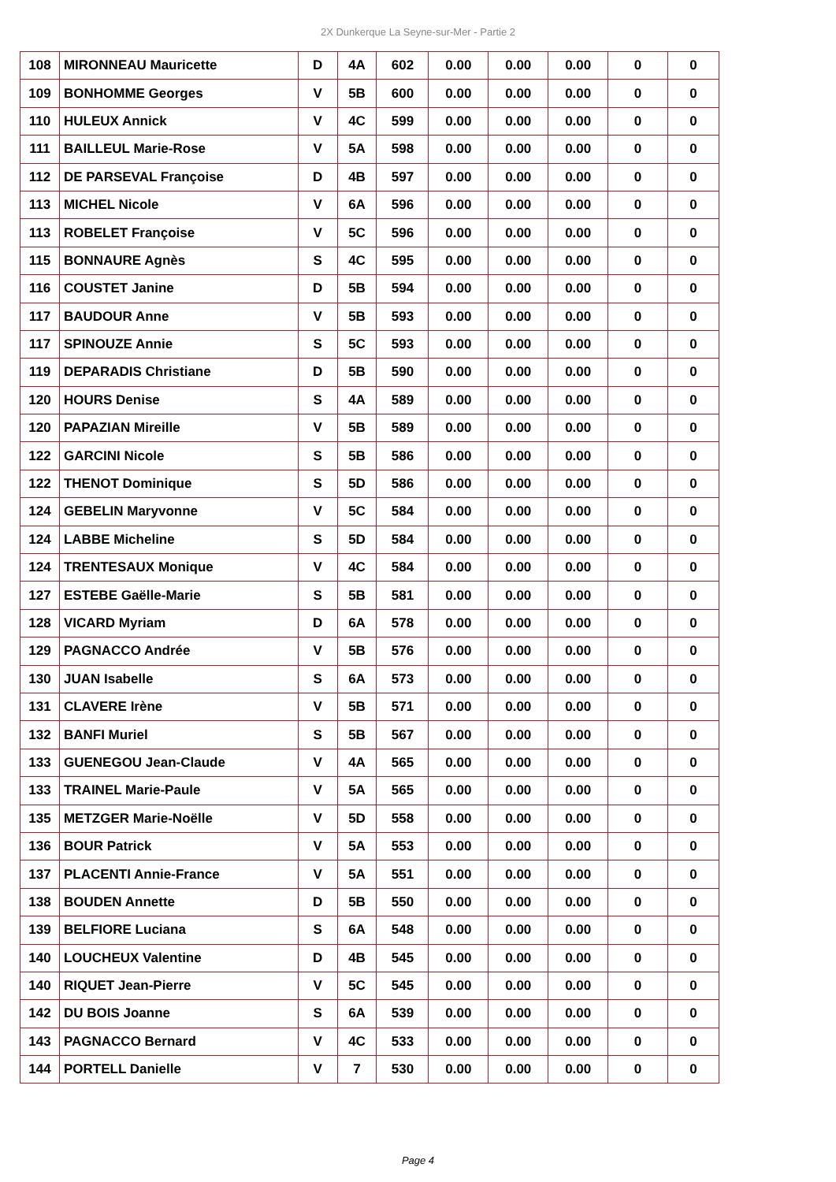2X Dunkerque La Seyne-sur-Mer - Partie 2
| 108 | MIRONNEAU Mauricette | D | 4A | 602 | 0.00 | 0.00 | 0.00 | 0 | 0 |
| 109 | BONHOMME Georges | V | 5B | 600 | 0.00 | 0.00 | 0.00 | 0 | 0 |
| 110 | HULEUX Annick | V | 4C | 599 | 0.00 | 0.00 | 0.00 | 0 | 0 |
| 111 | BAILLEUL Marie-Rose | V | 5A | 598 | 0.00 | 0.00 | 0.00 | 0 | 0 |
| 112 | DE PARSEVAL Françoise | D | 4B | 597 | 0.00 | 0.00 | 0.00 | 0 | 0 |
| 113 | MICHEL Nicole | V | 6A | 596 | 0.00 | 0.00 | 0.00 | 0 | 0 |
| 113 | ROBELET Françoise | V | 5C | 596 | 0.00 | 0.00 | 0.00 | 0 | 0 |
| 115 | BONNAURE Agnès | S | 4C | 595 | 0.00 | 0.00 | 0.00 | 0 | 0 |
| 116 | COUSTET Janine | D | 5B | 594 | 0.00 | 0.00 | 0.00 | 0 | 0 |
| 117 | BAUDOUR Anne | V | 5B | 593 | 0.00 | 0.00 | 0.00 | 0 | 0 |
| 117 | SPINOUZE Annie | S | 5C | 593 | 0.00 | 0.00 | 0.00 | 0 | 0 |
| 119 | DEPARADIS Christiane | D | 5B | 590 | 0.00 | 0.00 | 0.00 | 0 | 0 |
| 120 | HOURS Denise | S | 4A | 589 | 0.00 | 0.00 | 0.00 | 0 | 0 |
| 120 | PAPAZIAN Mireille | V | 5B | 589 | 0.00 | 0.00 | 0.00 | 0 | 0 |
| 122 | GARCINI Nicole | S | 5B | 586 | 0.00 | 0.00 | 0.00 | 0 | 0 |
| 122 | THENOT Dominique | S | 5D | 586 | 0.00 | 0.00 | 0.00 | 0 | 0 |
| 124 | GEBELIN Maryvonne | V | 5C | 584 | 0.00 | 0.00 | 0.00 | 0 | 0 |
| 124 | LABBE Micheline | S | 5D | 584 | 0.00 | 0.00 | 0.00 | 0 | 0 |
| 124 | TRENTESAUX Monique | V | 4C | 584 | 0.00 | 0.00 | 0.00 | 0 | 0 |
| 127 | ESTEBE Gaëlle-Marie | S | 5B | 581 | 0.00 | 0.00 | 0.00 | 0 | 0 |
| 128 | VICARD Myriam | D | 6A | 578 | 0.00 | 0.00 | 0.00 | 0 | 0 |
| 129 | PAGNACCO Andrée | V | 5B | 576 | 0.00 | 0.00 | 0.00 | 0 | 0 |
| 130 | JUAN Isabelle | S | 6A | 573 | 0.00 | 0.00 | 0.00 | 0 | 0 |
| 131 | CLAVERE Irène | V | 5B | 571 | 0.00 | 0.00 | 0.00 | 0 | 0 |
| 132 | BANFI Muriel | S | 5B | 567 | 0.00 | 0.00 | 0.00 | 0 | 0 |
| 133 | GUENEGOU Jean-Claude | V | 4A | 565 | 0.00 | 0.00 | 0.00 | 0 | 0 |
| 133 | TRAINEL Marie-Paule | V | 5A | 565 | 0.00 | 0.00 | 0.00 | 0 | 0 |
| 135 | METZGER Marie-Noëlle | V | 5D | 558 | 0.00 | 0.00 | 0.00 | 0 | 0 |
| 136 | BOUR Patrick | V | 5A | 553 | 0.00 | 0.00 | 0.00 | 0 | 0 |
| 137 | PLACENTI Annie-France | V | 5A | 551 | 0.00 | 0.00 | 0.00 | 0 | 0 |
| 138 | BOUDEN Annette | D | 5B | 550 | 0.00 | 0.00 | 0.00 | 0 | 0 |
| 139 | BELFIORE Luciana | S | 6A | 548 | 0.00 | 0.00 | 0.00 | 0 | 0 |
| 140 | LOUCHEUX Valentine | D | 4B | 545 | 0.00 | 0.00 | 0.00 | 0 | 0 |
| 140 | RIQUET Jean-Pierre | V | 5C | 545 | 0.00 | 0.00 | 0.00 | 0 | 0 |
| 142 | DU BOIS Joanne | S | 6A | 539 | 0.00 | 0.00 | 0.00 | 0 | 0 |
| 143 | PAGNACCO Bernard | V | 4C | 533 | 0.00 | 0.00 | 0.00 | 0 | 0 |
| 144 | PORTELL Danielle | V | 7 | 530 | 0.00 | 0.00 | 0.00 | 0 | 0 |
Page 4